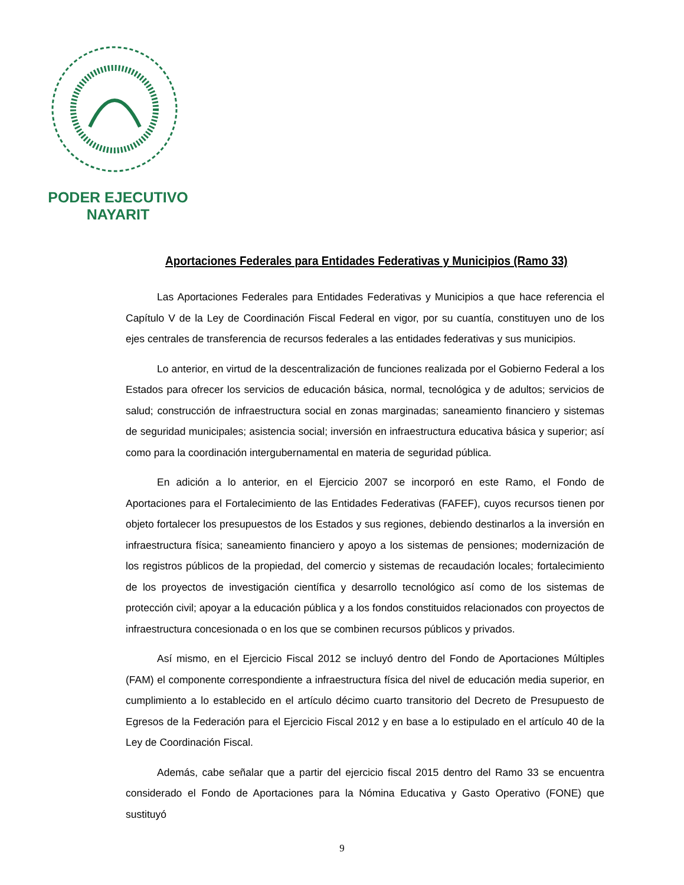PODER EJECUTIVO
NAYARIT
Aportaciones Federales para Entidades Federativas y Municipios (Ramo 33)
Las Aportaciones Federales para Entidades Federativas y Municipios a que hace referencia el Capítulo V de la Ley de Coordinación Fiscal Federal en vigor, por su cuantía, constituyen uno de los ejes centrales de transferencia de recursos federales a las entidades federativas y sus municipios.
Lo anterior, en virtud de la descentralización de funciones realizada por el Gobierno Federal a los Estados para ofrecer los servicios de educación básica, normal, tecnológica y de adultos; servicios de salud; construcción de infraestructura social en zonas marginadas; saneamiento financiero y sistemas de seguridad municipales; asistencia social; inversión en infraestructura educativa básica y superior; así como para la coordinación intergubernamental en materia de seguridad pública.
En adición a lo anterior, en el Ejercicio 2007 se incorporó en este Ramo, el Fondo de Aportaciones para el Fortalecimiento de las Entidades Federativas (FAFEF), cuyos recursos tienen por objeto fortalecer los presupuestos de los Estados y sus regiones, debiendo destinarlos a la inversión en infraestructura física; saneamiento financiero y apoyo a los sistemas de pensiones; modernización de los registros públicos de la propiedad, del comercio y sistemas de recaudación locales; fortalecimiento de los proyectos de investigación científica y desarrollo tecnológico así como de los sistemas de protección civil; apoyar a la educación pública y a los fondos constituidos relacionados con proyectos de infraestructura concesionada o en los que se combinen recursos públicos y privados.
Así mismo, en el Ejercicio Fiscal 2012 se incluyó dentro del Fondo de Aportaciones Múltiples (FAM) el componente correspondiente a infraestructura física del nivel de educación media superior, en cumplimiento a lo establecido en el artículo décimo cuarto transitorio del Decreto de Presupuesto de Egresos de la Federación para el Ejercicio Fiscal 2012 y en base a lo estipulado en el artículo 40 de la Ley de Coordinación Fiscal.
Además, cabe señalar que a partir del ejercicio fiscal 2015 dentro del Ramo 33 se encuentra considerado el Fondo de Aportaciones para la Nómina Educativa y Gasto Operativo (FONE) que sustituyó
9